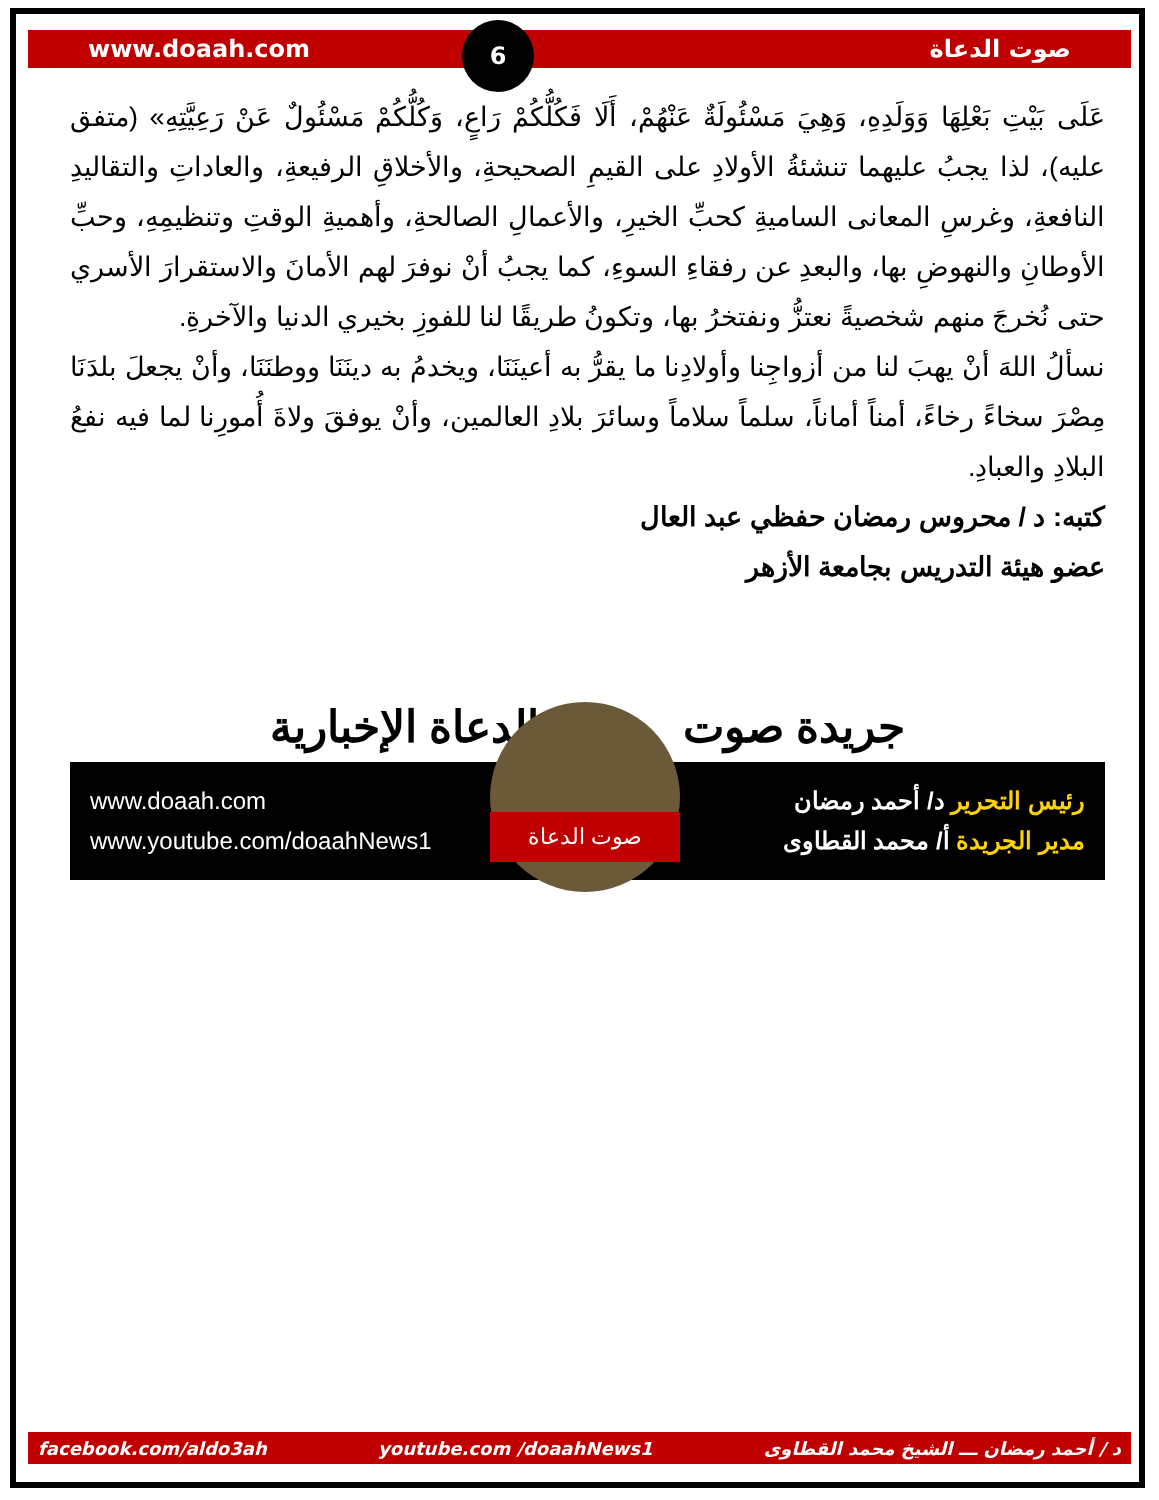www.doaah.com صوت الدعاة 6
عَلَى بَيْتِ بَعْلِهَا وَوَلَدِهِ، وَهِيَ مَسْئُولَةٌ عَنْهُمْ، أَلَا فَكُلُّكُمْ رَاعٍ، وَكُلُّكُمْ مَسْئُولٌ عَنْ رَعِيَّتِهِ» (متفق عليه)، لذا يجبُ عليهما تنشئةُ الأولادِ على القيمِ الصحيحةِ، والأخلاقِ الرفيعةِ، والعاداتِ والتقاليدِ النافعةِ، وغرسِ المعانى الساميةِ كحبِّ الخيرِ، والأعمالِ الصالحةِ، وأهميةِ الوقتِ وتنظيمِهِ، وحبِّ الأوطانِ والنهوضِ بها، والبعدِ عن رفقاءِ السوءِ، كما يجبُ أنْ نوفرَ لهم الأمانَ والاستقرارَ الأسري حتى نُخرجَ منهم شخصيةً نعتزُّ ونفتخرُ بها، وتكونُ طريقًا لنا للفوزِ بخيري الدنيا والآخرةِ.
نسألُ اللهَ أنْ يهبَ لنا من أزواجِنا وأولادِنا ما يقرُّ به أعينَنَا، ويخدمُ به دينَنَا ووطنَنَا، وأنْ يجعلَ بلدَنَا مِصْرَ سخاءً رخاءً، أمناً أماناً، سلماً سلاماً وسائرَ بلادِ العالمين، وأنْ يوفقَ ولاةَ أُمورِنا لما فيه نفعُ البلادِ والعبادِ.
كتبه: د / محروس رمضان حفظي عبد العال
عضو هيئة التدريس بجامعة الأزهر
الدعاة الإخبارية جريدة صوت
www.doaah.com
www.youtube.com/doaahNews1
رئيس التحرير د/ أحمد رمضان
مدير الجريدة أ/ محمد القطاوى
صوت الدعاة
facebook.com/aldo3ah youtube.com /doaahNews1 د / أحمد رمضان ـــ الشيخ محمد القطاوى